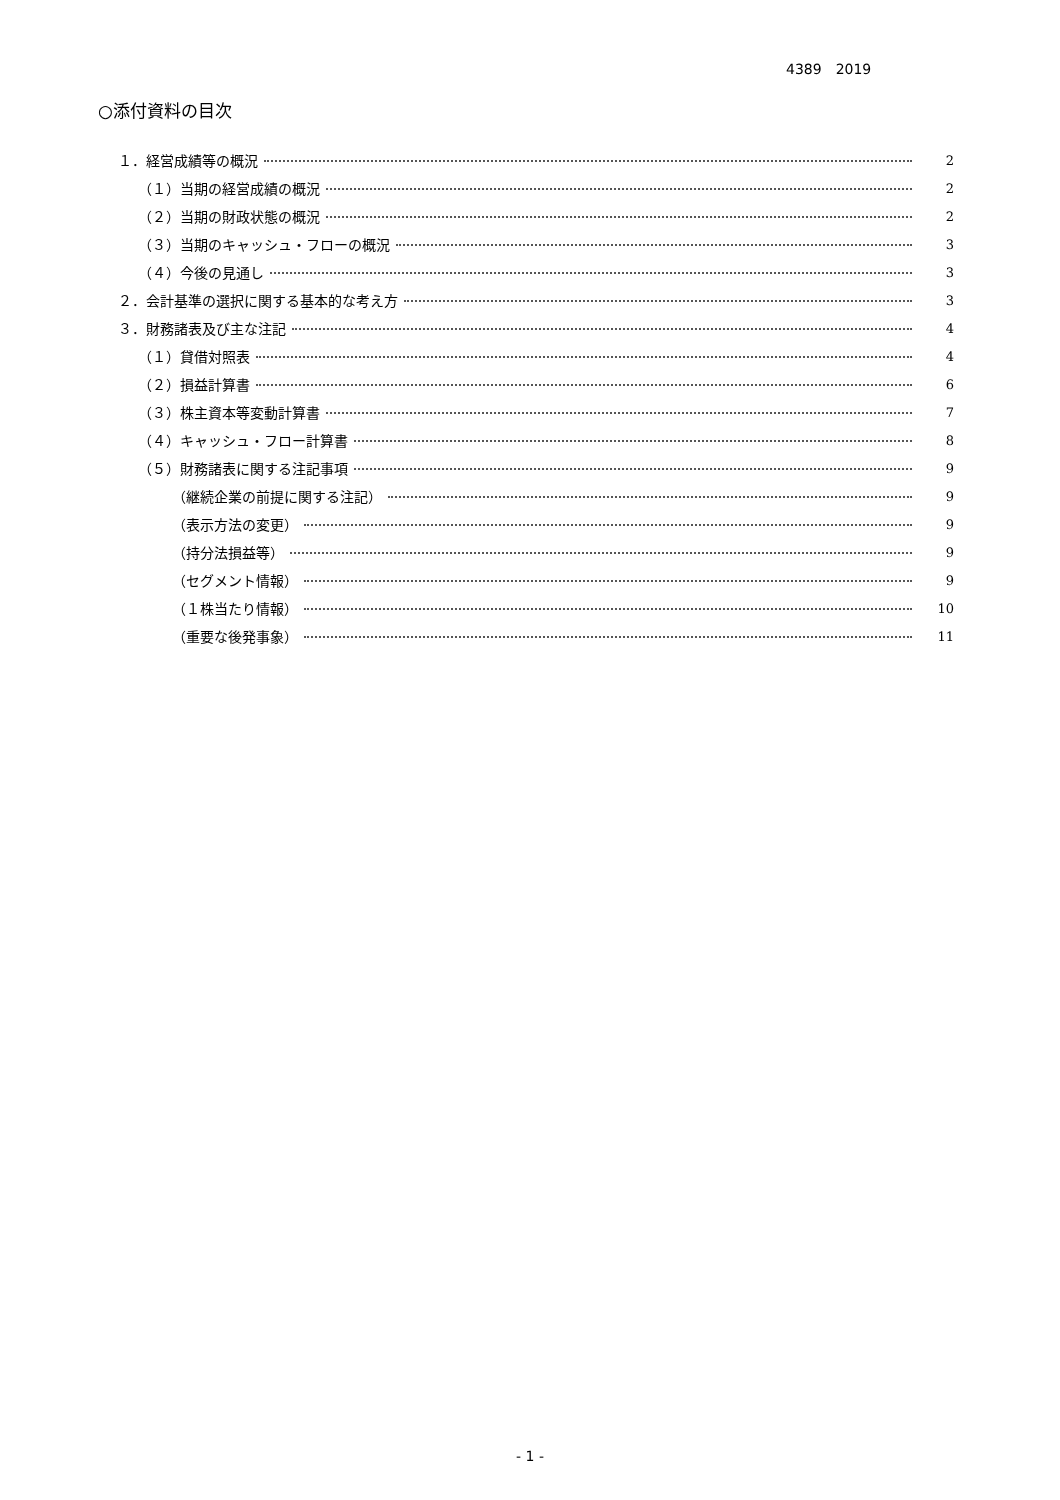4389　2019
○添付資料の目次
１．経営成績等の概況 2
（１）当期の経営成績の概況 2
（２）当期の財政状態の概況 2
（３）当期のキャッシュ・フローの概況 3
（４）今後の見通し 3
２．会計基準の選択に関する基本的な考え方 3
３．財務諸表及び主な注記 4
（１）貸借対照表 4
（２）損益計算書 6
（３）株主資本等変動計算書 7
（４）キャッシュ・フロー計算書 8
（５）財務諸表に関する注記事項 9
（継続企業の前提に関する注記） 9
（表示方法の変更） 9
（持分法損益等） 9
（セグメント情報） 9
（１株当たり情報） 10
（重要な後発事象） 11
- 1 -